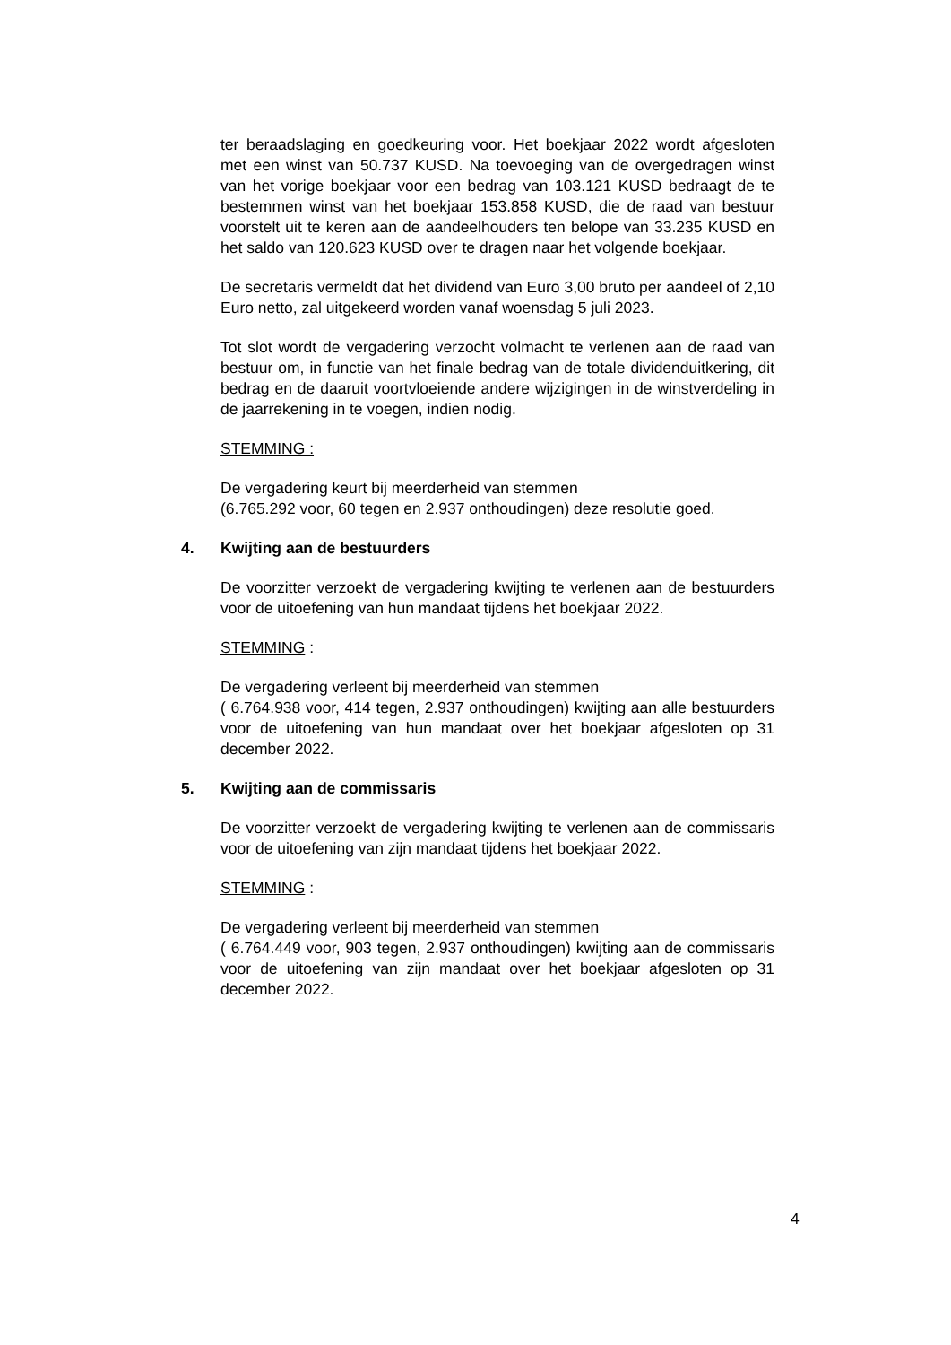ter beraadslaging en goedkeuring voor. Het boekjaar 2022 wordt afgesloten met een winst van 50.737 KUSD. Na toevoeging van de overgedragen winst van het vorige boekjaar voor een bedrag van 103.121 KUSD bedraagt de te bestemmen winst van het boekjaar 153.858 KUSD, die de raad van bestuur voorstelt uit te keren aan de aandeelhouders ten belope van 33.235 KUSD en het saldo van 120.623 KUSD over te dragen naar het volgende boekjaar.
De secretaris vermeldt dat het dividend van Euro 3,00 bruto per aandeel of 2,10 Euro netto, zal uitgekeerd worden vanaf woensdag 5 juli 2023.
Tot slot wordt de vergadering verzocht volmacht te verlenen aan de raad van bestuur om, in functie van het finale bedrag van de totale dividenduitkering, dit bedrag en de daaruit voortvloeiende andere wijzigingen in de winstverdeling in de jaarrekening in te voegen, indien nodig.
STEMMING :
De vergadering keurt bij meerderheid van stemmen
(6.765.292 voor, 60 tegen en 2.937 onthoudingen) deze resolutie goed.
4. Kwijting aan de bestuurders
De voorzitter verzoekt de vergadering kwijting te verlenen aan de bestuurders voor de uitoefening van hun mandaat tijdens het boekjaar 2022.
STEMMING :
De vergadering verleent bij meerderheid van stemmen
( 6.764.938 voor, 414 tegen, 2.937 onthoudingen) kwijting aan alle bestuurders voor de uitoefening van hun mandaat over het boekjaar afgesloten op 31 december 2022.
5. Kwijting aan de commissaris
De voorzitter verzoekt de vergadering kwijting te verlenen aan de commissaris voor de uitoefening van zijn mandaat tijdens het boekjaar 2022.
STEMMING :
De vergadering verleent bij meerderheid van stemmen
( 6.764.449 voor, 903 tegen, 2.937 onthoudingen) kwijting aan de commissaris voor de uitoefening van zijn mandaat over het boekjaar afgesloten op 31 december 2022.
4